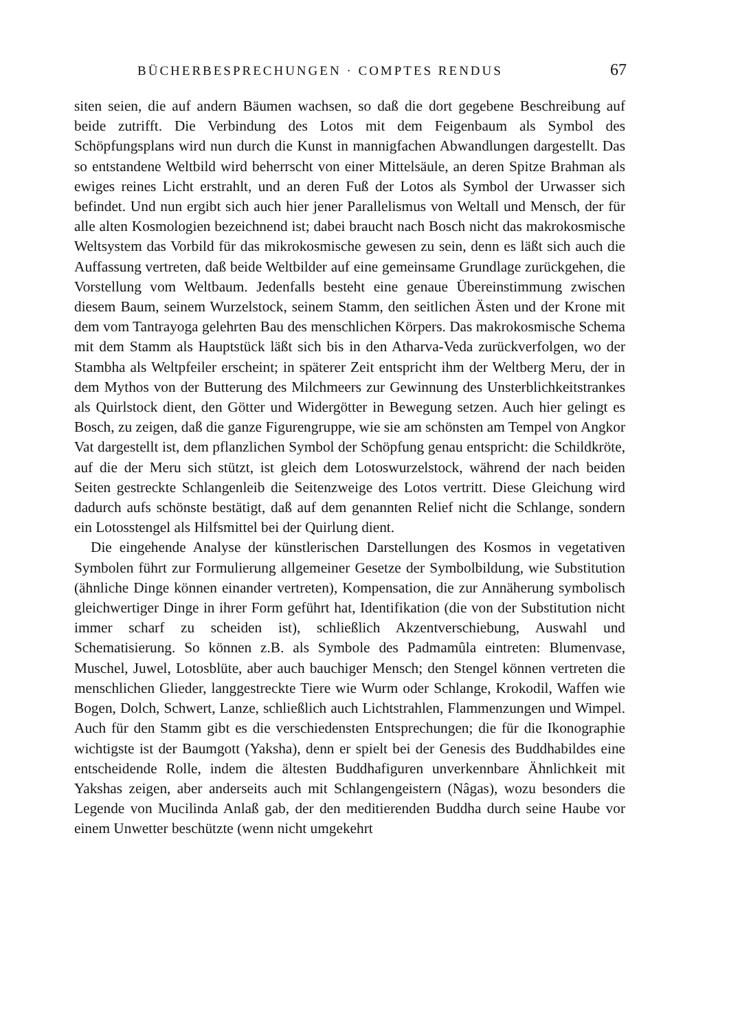BÜCHERBESPRECHUNGEN · COMPTES RENDUS 67
siten seien, die auf andern Bäumen wachsen, so daß die dort gegebene Beschreibung auf beide zutrifft. Die Verbindung des Lotos mit dem Feigenbaum als Symbol des Schöpfungsplans wird nun durch die Kunst in mannigfachen Abwandlungen dargestellt. Das so entstandene Weltbild wird beherrscht von einer Mittelsäule, an deren Spitze Brahman als ewiges reines Licht erstrahlt, und an deren Fuß der Lotos als Symbol der Urwasser sich befindet. Und nun ergibt sich auch hier jener Parallelismus von Weltall und Mensch, der für alle alten Kosmologien bezeichnend ist; dabei braucht nach Bosch nicht das makrokosmische Weltsystem das Vorbild für das mikrokosmische gewesen zu sein, denn es läßt sich auch die Auffassung vertreten, daß beide Weltbilder auf eine gemeinsame Grundlage zurückgehen, die Vorstellung vom Weltbaum. Jedenfalls besteht eine genaue Übereinstimmung zwischen diesem Baum, seinem Wurzelstock, seinem Stamm, den seitlichen Ästen und der Krone mit dem vom Tantrayoga gelehrten Bau des menschlichen Körpers. Das makrokosmische Schema mit dem Stamm als Hauptstück läßt sich bis in den Atharva-Veda zurückverfolgen, wo der Stambha als Weltpfeiler erscheint; in späterer Zeit entspricht ihm der Weltberg Meru, der in dem Mythos von der Butterung des Milchmeers zur Gewinnung des Unsterblichkeitstrankes als Quirlstock dient, den Götter und Widergötter in Bewegung setzen. Auch hier gelingt es Bosch, zu zeigen, daß die ganze Figurengruppe, wie sie am schönsten am Tempel von Angkor Vat dargestellt ist, dem pflanzlichen Symbol der Schöpfung genau entspricht: die Schildkröte, auf die der Meru sich stützt, ist gleich dem Lotoswurzelstock, während der nach beiden Seiten gestreckte Schlangenleib die Seitenzweige des Lotos vertritt. Diese Gleichung wird dadurch aufs schönste bestätigt, daß auf dem genannten Relief nicht die Schlange, sondern ein Lotosstengel als Hilfsmittel bei der Quirlung dient.
Die eingehende Analyse der künstlerischen Darstellungen des Kosmos in vegetativen Symbolen führt zur Formulierung allgemeiner Gesetze der Symbolbildung, wie Substitution (ähnliche Dinge können einander vertreten), Kompensation, die zur Annäherung symbolisch gleichwertiger Dinge in ihrer Form geführt hat, Identifikation (die von der Substitution nicht immer scharf zu scheiden ist), schließlich Akzentverschiebung, Auswahl und Schematisierung. So können z.B. als Symbole des Padmamûla eintreten: Blumenvase, Muschel, Juwel, Lotosblüte, aber auch bauchiger Mensch; den Stengel können vertreten die menschlichen Glieder, langgestreckte Tiere wie Wurm oder Schlange, Krokodil, Waffen wie Bogen, Dolch, Schwert, Lanze, schließlich auch Lichtstrahlen, Flammenzungen und Wimpel. Auch für den Stamm gibt es die verschiedensten Entsprechungen; die für die Ikonographie wichtigste ist der Baumgott (Yaksha), denn er spielt bei der Genesis des Buddhabildes eine entscheidende Rolle, indem die ältesten Buddhafiguren unverkennbare Ähnlichkeit mit Yakshas zeigen, aber anderseits auch mit Schlangengeistern (Nâgas), wozu besonders die Legende von Mucilinda Anlaß gab, der den meditierenden Buddha durch seine Haube vor einem Unwetter beschützte (wenn nicht umgekehrt